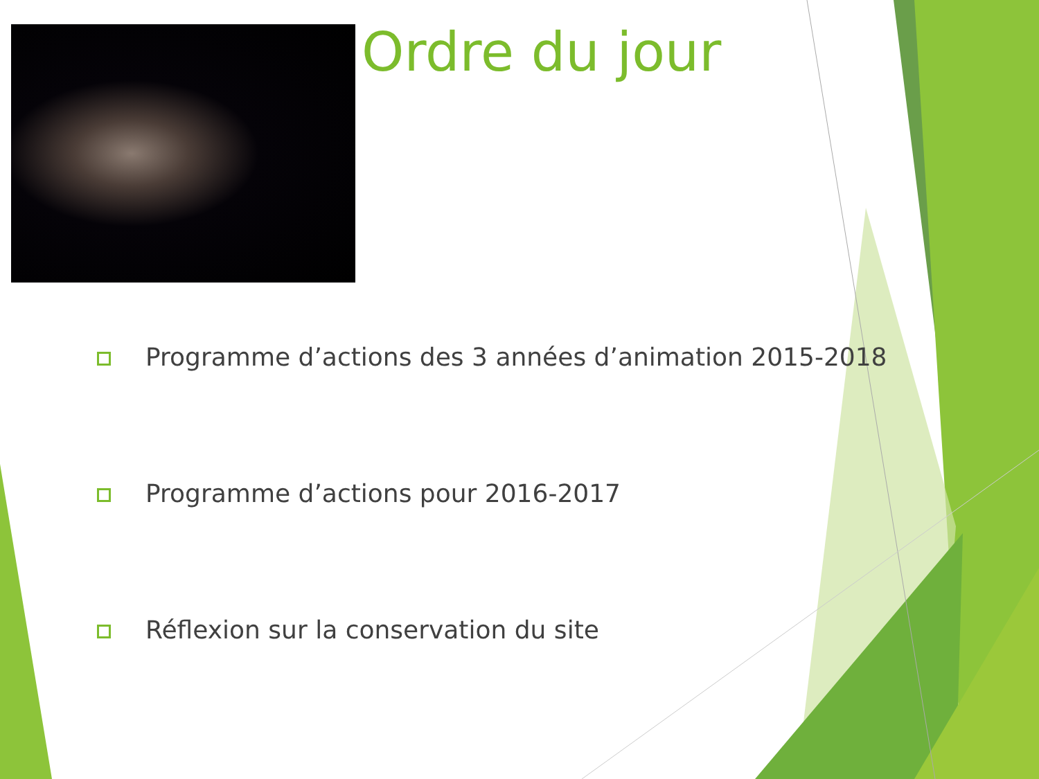Ordre du jour
Programme d’actions des 3 années d’animation 2015-2018
Programme d’actions pour 2016-2017
Réflexion sur la conservation du site